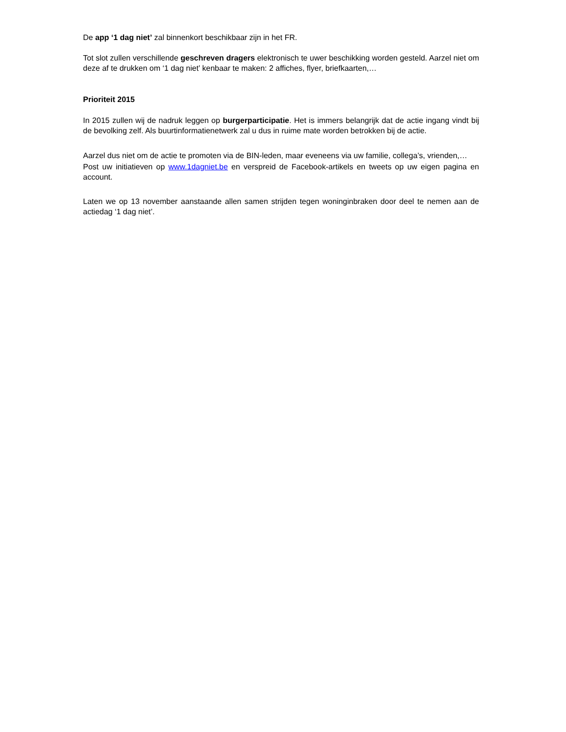De app ‘1 dag niet’ zal binnenkort beschikbaar zijn in het FR.
Tot slot zullen verschillende geschreven dragers elektronisch te uwer beschikking worden gesteld. Aarzel niet om deze af te drukken om ‘1 dag niet’ kenbaar te maken: 2 affiches, flyer, briefkaarten,…
Prioriteit 2015
In 2015 zullen wij de nadruk leggen op burgerparticipatie. Het is immers belangrijk dat de actie ingang vindt bij de bevolking zelf. Als buurtinformatienetwerk zal u dus in ruime mate worden betrokken bij de actie.
Aarzel dus niet om de actie te promoten via de BIN-leden, maar eveneens via uw familie, collega’s, vrienden,…
Post uw initiatieven op www.1dagniet.be en verspreid de Facebook-artikels en tweets op uw eigen pagina en account.
Laten we op 13 november aanstaande allen samen strijden tegen woninginbraken door deel te nemen aan de actiedag ‘1 dag niet’.